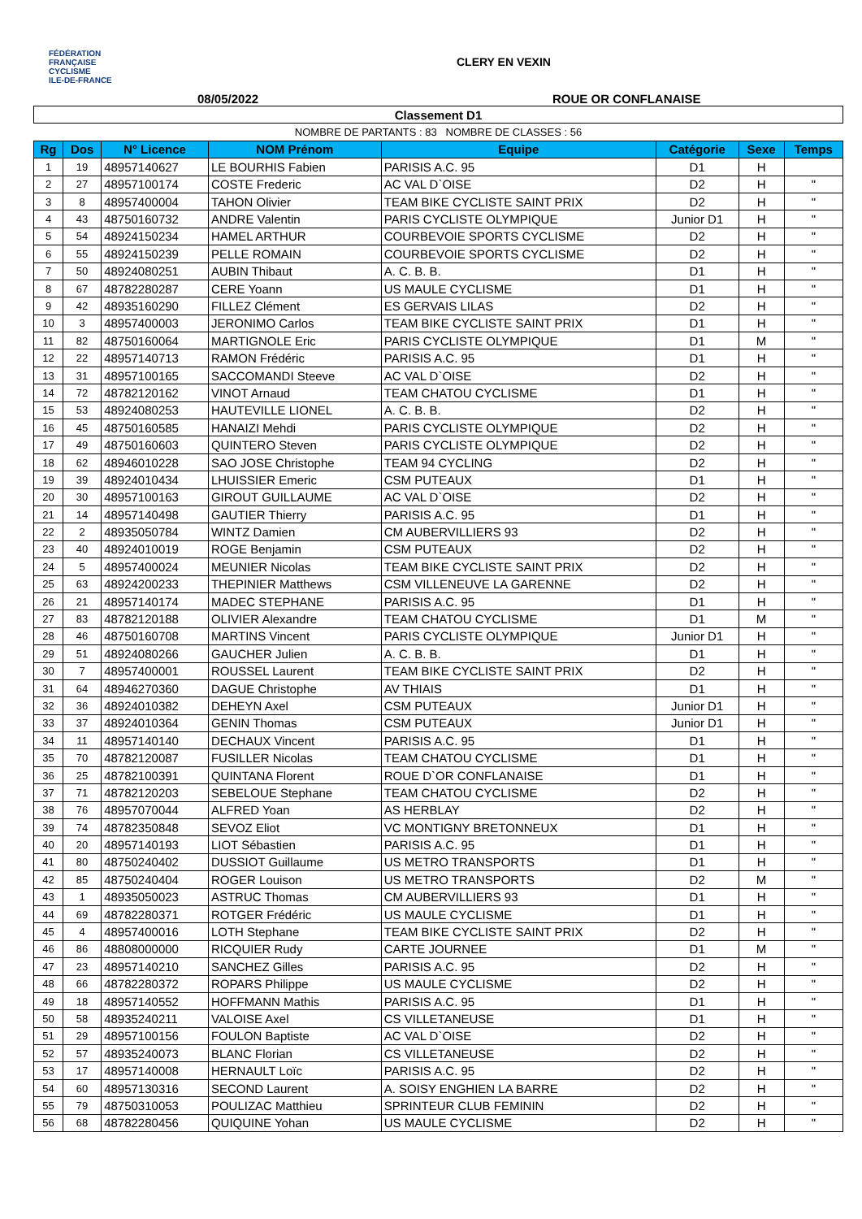FÉDÉRATION
FRANÇAISE
CYCLISME
ILE-DE-FRANCE
CLERY EN VEXIN
08/05/2022 ROUE OR CONFLANAISE
| Classement D1 | | | | | | | |
| NOMBRE DE PARTANTS : 83 NOMBRE DE CLASSES : 56 | | | | | | | |
| Rg | Dos | N° Licence | NOM Prénom | Equipe | Catégorie | Sexe | Temps |
| 1 | 19 | 48957140627 | LE BOURHIS Fabien | PARISIS A.C. 95 | D1 | H | |
| 2 | 27 | 48957100174 | COSTE Frederic | AC VAL D`OISE | D2 | H | " |
| 3 | 8 | 48957400004 | TAHON Olivier | TEAM BIKE CYCLISTE SAINT PRIX | D2 | H | " |
| 4 | 43 | 48750160732 | ANDRE Valentin | PARIS CYCLISTE OLYMPIQUE | Junior D1 | H | " |
| 5 | 54 | 48924150234 | HAMEL ARTHUR | COURBEVOIE SPORTS CYCLISME | D2 | H | " |
| 6 | 55 | 48924150239 | PELLE ROMAIN | COURBEVOIE SPORTS CYCLISME | D2 | H | " |
| 7 | 50 | 48924080251 | AUBIN Thibaut | A. C. B. B. | D1 | H | " |
| 8 | 67 | 48782280287 | CERE Yoann | US MAULE CYCLISME | D1 | H | " |
| 9 | 42 | 48935160290 | FILLEZ Clément | ES GERVAIS LILAS | D2 | H | " |
| 10 | 3 | 48957400003 | JERONIMO Carlos | TEAM BIKE CYCLISTE SAINT PRIX | D1 | H | " |
| 11 | 82 | 48750160064 | MARTIGNOLE Eric | PARIS CYCLISTE OLYMPIQUE | D1 | M | " |
| 12 | 22 | 48957140713 | RAMON Frédéric | PARISIS A.C. 95 | D1 | H | " |
| 13 | 31 | 48957100165 | SACCOMANDI Steeve | AC VAL D`OISE | D2 | H | " |
| 14 | 72 | 48782120162 | VINOT Arnaud | TEAM CHATOU CYCLISME | D1 | H | " |
| 15 | 53 | 48924080253 | HAUTEVILLE LIONEL | A. C. B. B. | D2 | H | " |
| 16 | 45 | 48750160585 | HANAIZI Mehdi | PARIS CYCLISTE OLYMPIQUE | D2 | H | " |
| 17 | 49 | 48750160603 | QUINTERO Steven | PARIS CYCLISTE OLYMPIQUE | D2 | H | " |
| 18 | 62 | 48946010228 | SAO JOSE Christophe | TEAM 94 CYCLING | D2 | H | " |
| 19 | 39 | 48924010434 | LHUISSIER Emeric | CSM PUTEAUX | D1 | H | " |
| 20 | 30 | 48957100163 | GIROUT GUILLAUME | AC VAL D`OISE | D2 | H | " |
| 21 | 14 | 48957140498 | GAUTIER Thierry | PARISIS A.C. 95 | D1 | H | " |
| 22 | 2 | 48935050784 | WINTZ Damien | CM AUBERVILLIERS 93 | D2 | H | " |
| 23 | 40 | 48924010019 | ROGE Benjamin | CSM PUTEAUX | D2 | H | " |
| 24 | 5 | 48957400024 | MEUNIER Nicolas | TEAM BIKE CYCLISTE SAINT PRIX | D2 | H | " |
| 25 | 63 | 48924200233 | THEPINIER Matthews | CSM VILLENEUVE LA GARENNE | D2 | H | " |
| 26 | 21 | 48957140174 | MADEC STEPHANE | PARISIS A.C. 95 | D1 | H | " |
| 27 | 83 | 48782120188 | OLIVIER Alexandre | TEAM CHATOU CYCLISME | D1 | M | " |
| 28 | 46 | 48750160708 | MARTINS Vincent | PARIS CYCLISTE OLYMPIQUE | Junior D1 | H | " |
| 29 | 51 | 48924080266 | GAUCHER Julien | A. C. B. B. | D1 | H | " |
| 30 | 7 | 48957400001 | ROUSSEL Laurent | TEAM BIKE CYCLISTE SAINT PRIX | D2 | H | " |
| 31 | 64 | 48946270360 | DAGUE Christophe | AV THIAIS | D1 | H | " |
| 32 | 36 | 48924010382 | DEHEYN Axel | CSM PUTEAUX | Junior D1 | H | " |
| 33 | 37 | 48924010364 | GENIN Thomas | CSM PUTEAUX | Junior D1 | H | " |
| 34 | 11 | 48957140140 | DECHAUX Vincent | PARISIS A.C. 95 | D1 | H | " |
| 35 | 70 | 48782120087 | FUSILLER Nicolas | TEAM CHATOU CYCLISME | D1 | H | " |
| 36 | 25 | 48782100391 | QUINTANA Florent | ROUE D`OR CONFLANAISE | D1 | H | " |
| 37 | 71 | 48782120203 | SEBELOUE Stephane | TEAM CHATOU CYCLISME | D2 | H | " |
| 38 | 76 | 48957070044 | ALFRED Yoan | AS HERBLAY | D2 | H | " |
| 39 | 74 | 48782350848 | SEVOZ Eliot | VC MONTIGNY BRETONNEUX | D1 | H | " |
| 40 | 20 | 48957140193 | LIOT Sébastien | PARISIS A.C. 95 | D1 | H | " |
| 41 | 80 | 48750240402 | DUSSIOT Guillaume | US METRO TRANSPORTS | D1 | H | " |
| 42 | 85 | 48750240404 | ROGER Louison | US METRO TRANSPORTS | D2 | M | " |
| 43 | 1 | 48935050023 | ASTRUC Thomas | CM AUBERVILLIERS 93 | D1 | H | " |
| 44 | 69 | 48782280371 | ROTGER Frédéric | US MAULE CYCLISME | D1 | H | " |
| 45 | 4 | 48957400016 | LOTH Stephane | TEAM BIKE CYCLISTE SAINT PRIX | D2 | H | " |
| 46 | 86 | 48808000000 | RICQUIER Rudy | CARTE JOURNEE | D1 | M | " |
| 47 | 23 | 48957140210 | SANCHEZ Gilles | PARISIS A.C. 95 | D2 | H | " |
| 48 | 66 | 48782280372 | ROPARS Philippe | US MAULE CYCLISME | D2 | H | " |
| 49 | 18 | 48957140552 | HOFFMANN Mathis | PARISIS A.C. 95 | D1 | H | " |
| 50 | 58 | 48935240211 | VALOISE Axel | CS VILLETANEUSE | D1 | H | " |
| 51 | 29 | 48957100156 | FOULON Baptiste | AC VAL D`OISE | D2 | H | " |
| 52 | 57 | 48935240073 | BLANC Florian | CS VILLETANEUSE | D2 | H | " |
| 53 | 17 | 48957140008 | HERNAULT Loïc | PARISIS A.C. 95 | D2 | H | " |
| 54 | 60 | 48957130316 | SECOND Laurent | A. SOISY ENGHIEN LA BARRE | D2 | H | " |
| 55 | 79 | 48750310053 | POULIZAC Matthieu | SPRINTEUR CLUB FEMININ | D2 | H | " |
| 56 | 68 | 48782280456 | QUIQUINE Yohan | US MAULE CYCLISME | D2 | H | " |